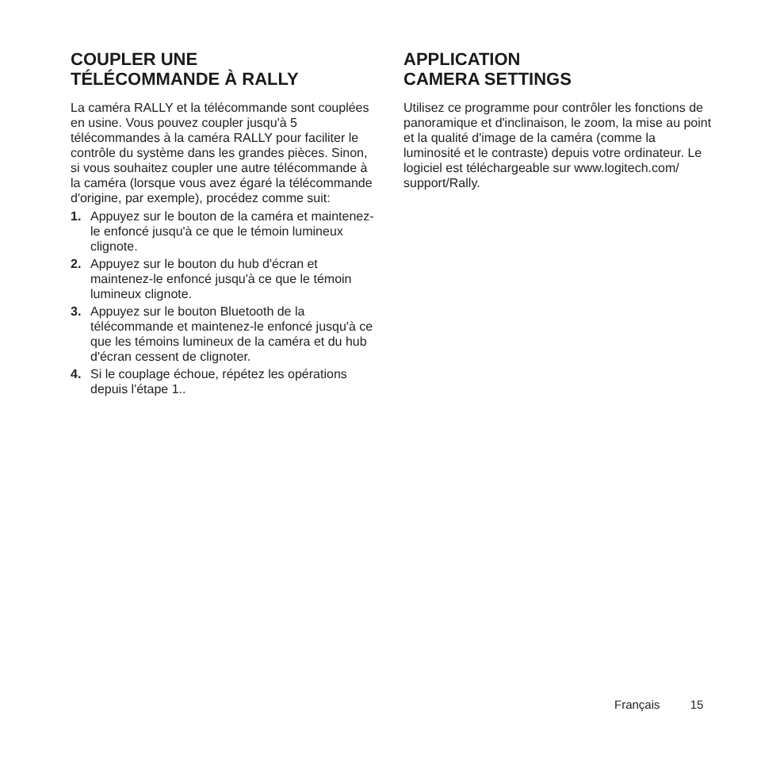COUPLER UNE
TÉLÉCOMMANDE À RALLY
La caméra RALLY et la télécommande sont couplées en usine. Vous pouvez coupler jusqu'à 5 télécommandes à la caméra RALLY pour faciliter le contrôle du système dans les grandes pièces. Sinon, si vous souhaitez coupler une autre télécommande à la caméra (lorsque vous avez égaré la télécommande d'origine, par exemple), procédez comme suit:
1. Appuyez sur le bouton de la caméra et maintenez-le enfoncé jusqu'à ce que le témoin lumineux clignote.
2. Appuyez sur le bouton du hub d'écran et maintenez-le enfoncé jusqu'à ce que le témoin lumineux clignote.
3. Appuyez sur le bouton Bluetooth de la télécommande et maintenez-le enfoncé jusqu'à ce que les témoins lumineux de la caméra et du hub d'écran cessent de clignoter.
4. Si le couplage échoue, répétez les opérations depuis l'étape 1..
APPLICATION
CAMERA SETTINGS
Utilisez ce programme pour contrôler les fonctions de panoramique et d'inclinaison, le zoom, la mise au point et la qualité d'image de la caméra (comme la luminosité et le contraste) depuis votre ordinateur. Le logiciel est téléchargeable sur www.logitech.com/ support/Rally.
Français 15